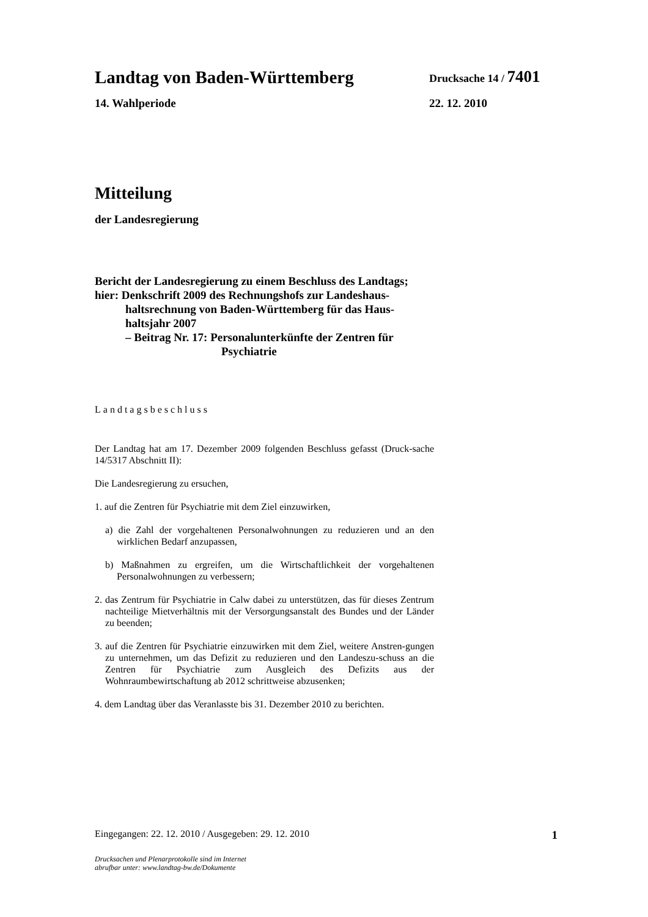Landtag von Baden-Württemberg Drucksache 14 / 7401
14. Wahlperiode 22. 12. 2010
Mitteilung
der Landesregierung
Bericht der Landesregierung zu einem Beschluss des Landtags;
hier: Denkschrift 2009 des Rechnungshofs zur Landeshaus-
haltsrechnung von Baden-Württemberg für das Haus-
haltsjahr 2007
– Beitrag Nr. 17: Personalunterkünfte der Zentren für
Psychiatrie
Landtagsbeschluss
Der Landtag hat am 17. Dezember 2009 folgenden Beschluss gefasst (Druck-sache 14/5317 Abschnitt II):
Die Landesregierung zu ersuchen,
1. auf die Zentren für Psychiatrie mit dem Ziel einzuwirken,
a) die Zahl der vorgehaltenen Personalwohnungen zu reduzieren und an den wirklichen Bedarf anzupassen,
b) Maßnahmen zu ergreifen, um die Wirtschaftlichkeit der vorgehaltenen Personalwohnungen zu verbessern;
2. das Zentrum für Psychiatrie in Calw dabei zu unterstützen, das für dieses Zentrum nachteilige Mietverhältnis mit der Versorgungsanstalt des Bundes und der Länder zu beenden;
3. auf die Zentren für Psychiatrie einzuwirken mit dem Ziel, weitere Anstren-gungen zu unternehmen, um das Defizit zu reduzieren und den Landeszu-schuss an die Zentren für Psychiatrie zum Ausgleich des Defizits aus der Wohnraumbewirtschaftung ab 2012 schrittweise abzusenken;
4. dem Landtag über das Veranlasste bis 31. Dezember 2010 zu berichten.
Eingegangen: 22. 12. 2010 / Ausgegeben: 29. 12. 2010 1
Drucksachen und Plenarprotokolle sind im Internet
abrufbar unter: www.landtag-bw.de/Dokumente